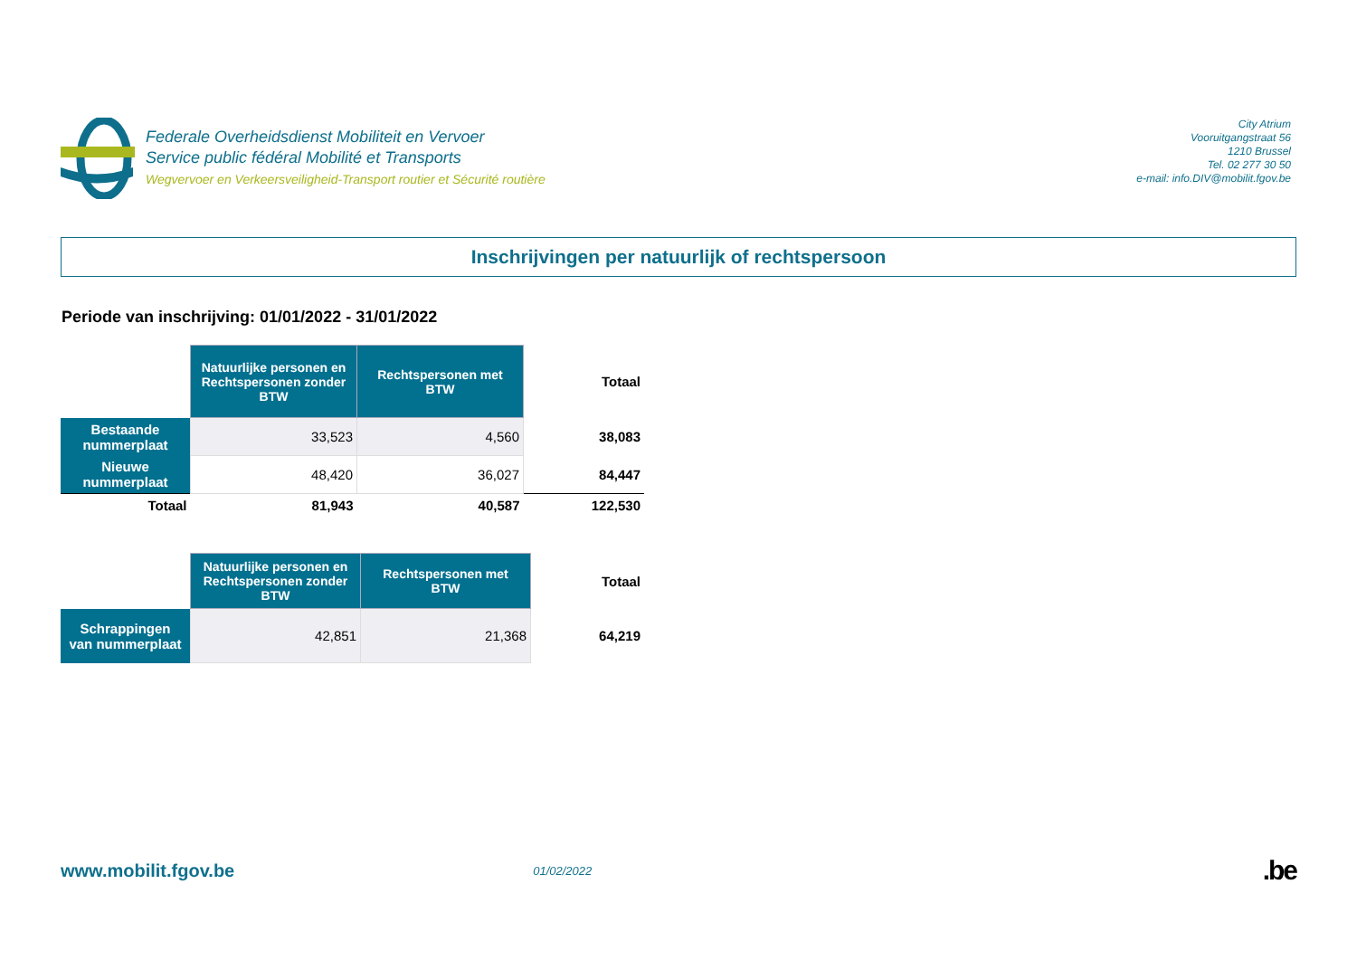Federale Overheidsdienst Mobiliteit en Vervoer
Service public fédéral Mobilité et Transports
Wegvervoer en Verkeersveiligheid-Transport routier et Sécurité routière
City Atrium
Vooruitgangstraat 56
1210 Brussel
Tel. 02 277 30 50
e-mail: info.DIV@mobilit.fgov.be
Inschrijvingen per natuurlijk of rechtspersoon
Periode van inschrijving: 01/01/2022 - 31/01/2022
| | Natuurlijke personen en Rechtspersonen zonder BTW | Rechtspersonen met BTW | Totaal |
| --- | --- | --- | --- |
| Bestaande nummerplaat | 33,523 | 4,560 | 38,083 |
| Nieuwe nummerplaat | 48,420 | 36,027 | 84,447 |
| Totaal | 81,943 | 40,587 | 122,530 |
| | Natuurlijke personen en Rechtspersonen zonder BTW | Rechtspersonen met BTW | Totaal |
| --- | --- | --- | --- |
| Schrappingen van nummerplaat | 42,851 | 21,368 | 64,219 |
www.mobilit.fgov.be
01/02/2022
.be